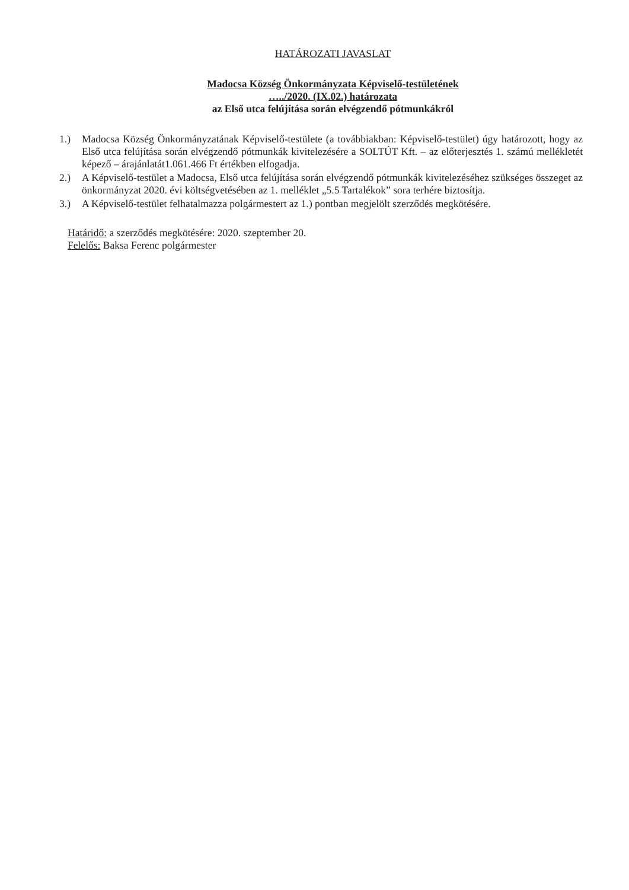HATÁROZATI JAVASLAT
Madocsa Község Önkormányzata Képviselő-testületének
…../2020. (IX.02.) határozata
az Első utca felújítása során elvégzendő pótmunkákról
1.) Madocsa Község Önkormányzatának Képviselő-testülete (a továbbiakban: Képviselő-testület) úgy határozott, hogy az Első utca felújítása során elvégzendő pótmunkák kivitelezésére a SOLTÚT Kft. – az előterjesztés 1. számú mellékletét képező – árajánlatát1.061.466 Ft értékben elfogadja.
2.) A Képviselő-testület a Madocsa, Első utca felújítása során elvégzendő pótmunkák kivitelezéséhez szükséges összeget az önkormányzat 2020. évi költségvetésében az 1. melléklet „5.5 Tartalékok” sora terhére biztosítja.
3.) A Képviselő-testület felhatalmazza polgármestert az 1.) pontban megjelölt szerződés megkötésére.
Határidő: a szerződés megkötésére: 2020. szeptember 20.
Felelős: Baksa Ferenc polgármester